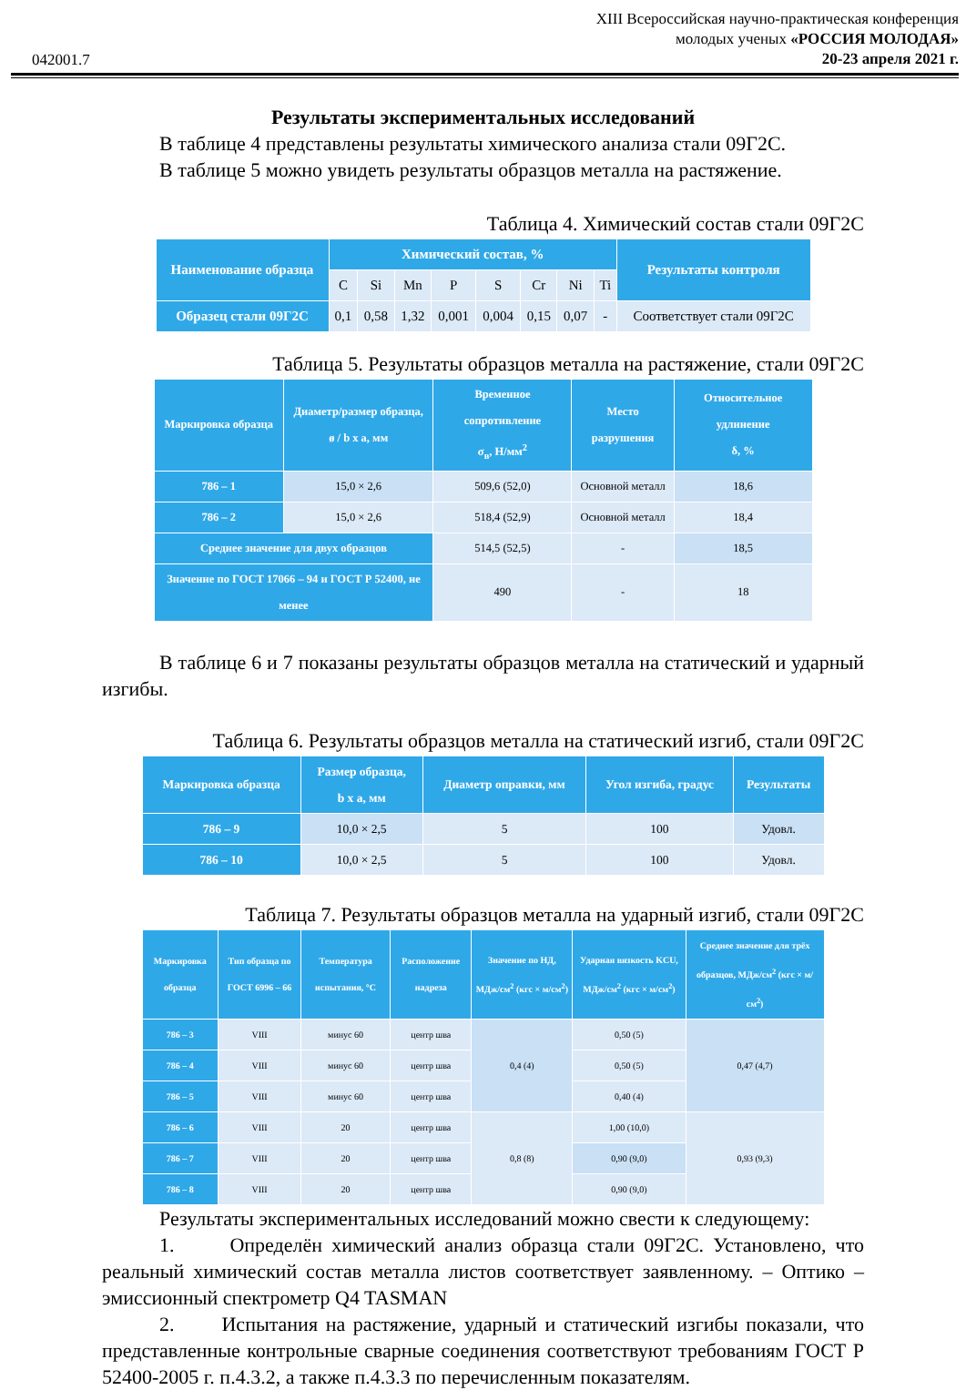042001.7
XIII Всероссийская научно-практическая конференция
молодых ученых «РОССИЯ МОЛОДАЯ»
20-23 апреля 2021 г.
Результаты экспериментальных исследований
В таблице 4 представлены результаты химического анализа стали 09Г2С.
В таблице 5 можно увидеть результаты образцов металла на растяжение.
Таблица 4. Химический состав стали 09Г2С
| Наименование образца | Химический состав, % | | | | | | | | Результаты контроля |
| --- | --- | --- | --- | --- | --- | --- | --- | --- | --- |
| | C | Si | Mn | P | S | Cr | Ni | Ti | |
| Образец стали 09Г2С | 0,1 | 0,58 | 1,32 | 0,001 | 0,004 | 0,15 | 0,07 | - | Соответствует стали 09Г2С |
Таблица 5. Результаты образцов металла на растяжение, стали 09Г2С
| Маркировка образца | Диаметр/размер образца, ø / b x a, мм | Временное сопротивление σ<sub>в</sub>, Н/мм<sup>2</sup> | Место разрушения | Относительное удлинение δ, % |
| --- | --- | --- | --- | --- |
| 786 – 1 | 15,0 × 2,6 | 509,6 (52,0) | Основной металл | 18,6 |
| 786 – 2 | 15,0 × 2,6 | 518,4 (52,9) | Основной металл | 18,4 |
| Среднее значение для двух образцов | | 514,5 (52,5) | - | 18,5 |
| Значение по ГОСТ 17066 – 94 и ГОСТ Р 52400, не менее | | 490 | - | 18 |
В таблице 6 и 7 показаны результаты образцов металла на статический и ударный изгибы.
Таблица 6. Результаты образцов металла на статический изгиб, стали 09Г2С
| Маркировка образца | Размер образца, b x a, мм | Диаметр оправки, мм | Угол изгиба, градус | Результаты |
| --- | --- | --- | --- | --- |
| 786 – 9 | 10,0 × 2,5 | 5 | 100 | Удовл. |
| 786 – 10 | 10,0 × 2,5 | 5 | 100 | Удовл. |
Таблица 7. Результаты образцов металла на ударный изгиб, стали 09Г2С
| Маркировка образца | Тип образца по ГОСТ 6996 – 66 | Температура испытания, °С | Расположение надреза | Значение по НД, МДж/см<sup>2</sup> (кгс × м/см<sup>2</sup>) | Ударная вязкость KCU, МДж/см<sup>2</sup> (кгс × м/см<sup>2</sup>) | Среднее значение для трёх образцов, МДж/см<sup>2</sup> (кгс × м/см<sup>2</sup>) |
| --- | --- | --- | --- | --- | --- | --- |
| 786 – 3 | VIII | минус 60 | центр шва | 0,4 (4) | 0,50 (5) | 0,47 (4,7) |
| 786 – 4 | VIII | минус 60 | центр шва | | 0,50 (5) | |
| 786 – 5 | VIII | минус 60 | центр шва | | 0,40 (4) | |
| 786 – 6 | VIII | 20 | центр шва | 0,8 (8) | 1,00 (10,0) | 0,93 (9,3) |
| 786 – 7 | VIII | 20 | центр шва | | 0,90 (9,0) | |
| 786 – 8 | VIII | 20 | центр шва | | 0,90 (9,0) | |
Результаты экспериментальных исследований можно свести к следующему:
1. Определён химический анализ образца стали 09Г2С. Установлено, что реальный химический состав металла листов соответствует заявленному. – Оптико – эмиссионный спектрометр Q4 TASMAN
2. Испытания на растяжение, ударный и статический изгибы показали, что представленные контрольные сварные соединения соответствуют требованиям ГОСТ Р 52400-2005 г. п.4.3.2, а также п.4.3.3 по перечисленным показателям.